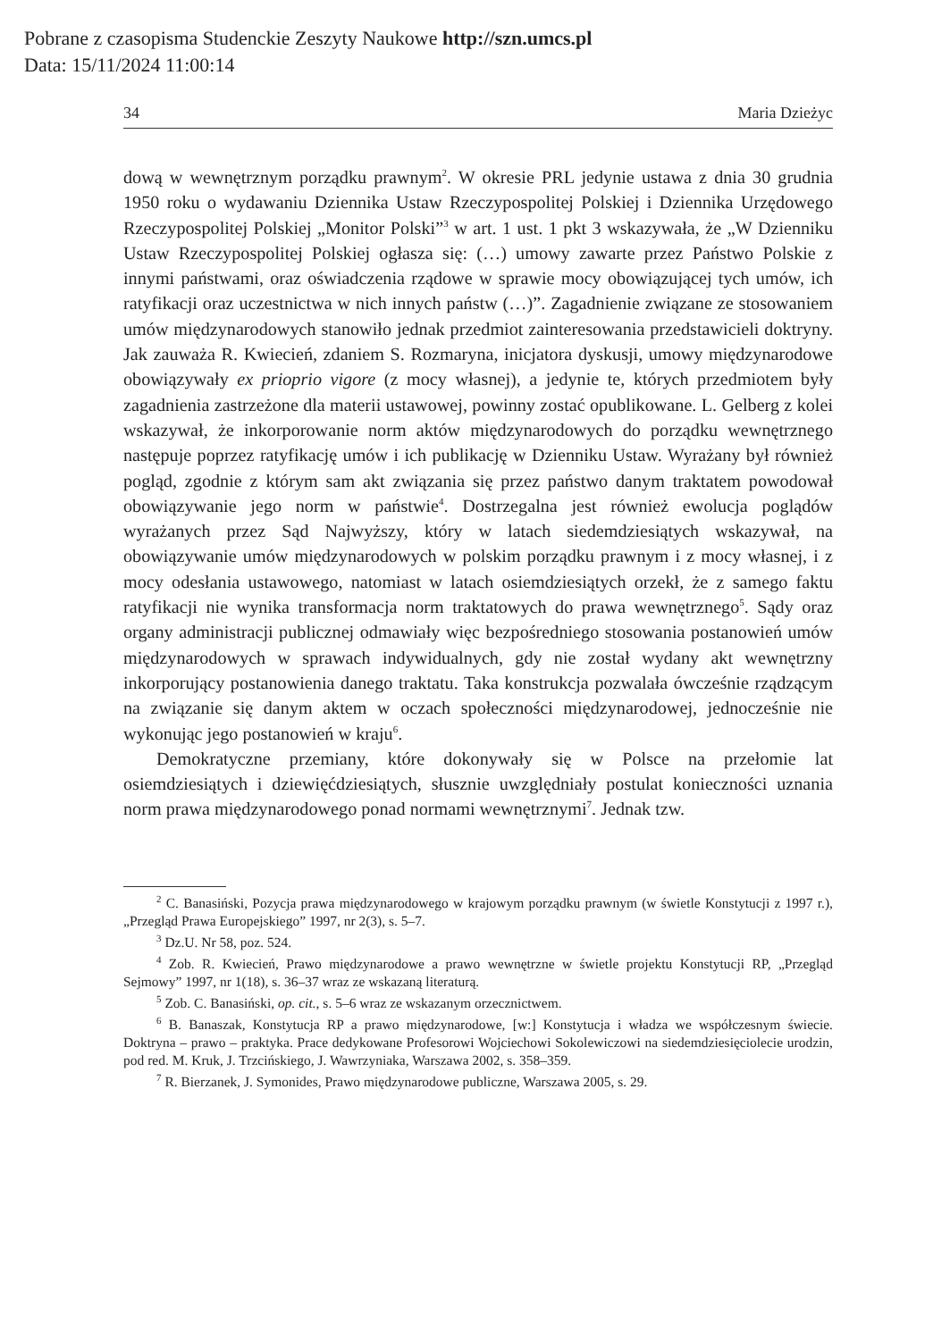Pobrane z czasopisma Studenckie Zeszyty Naukowe http://szn.umcs.pl
Data: 15/11/2024 11:00:14
34 Maria Dzieżyc
dową w wewnętrznym porządku prawnym<sup>2</sup>. W okresie PRL jedynie ustawa z dnia 30 grudnia 1950 roku o wydawaniu Dziennika Ustaw Rzeczypospolitej Polskiej i Dziennika Urzędowego Rzeczypospolitej Polskiej „Monitor Polski”<sup>3</sup> w art. 1 ust. 1 pkt 3 wskazywała, że „W Dzienniku Ustaw Rzeczypospolitej Polskiej ogłasza się: (…) umowy zawarte przez Państwo Polskie z innymi państwami, oraz oświadczenia rządowe w sprawie mocy obowiązującej tych umów, ich ratyfikacji oraz uczestnictwa w nich innych państw (…)”. Zagadnienie związane ze stosowaniem umów międzynarodowych stanowiło jednak przedmiot zainteresowania przedstawicieli doktryny. Jak zauważa R. Kwiecień, zdaniem S. Rozmaryna, inicjatora dyskusji, umowy międzynarodowe obowiązywały ex prioprio vigore (z mocy własnej), a jedynie te, których przedmiotem były zagadnienia zastrzeżone dla materii ustawowej, powinny zostać opublikowane. L. Gelberg z kolei wskazywał, że inkorporowanie norm aktów międzynarodowych do porządku wewnętrznego następuje poprzez ratyfikację umów i ich publikację w Dzienniku Ustaw. Wyrażany był również pogląd, zgodnie z którym sam akt związania się przez państwo danym traktatem powodował obowiązywanie jego norm w państwie<sup>4</sup>. Dostrzegalna jest również ewolucja poglądów wyrażanych przez Sąd Najwyższy, który w latach siedemdziesiątych wskazywał, na obowiązywanie umów międzynarodowych w polskim porządku prawnym i z mocy własnej, i z mocy odesłania ustawowego, natomiast w latach osiemdziesiątych orzekł, że z samego faktu ratyfikacji nie wynika transformacja norm traktatowych do prawa wewnętrznego<sup>5</sup>. Sądy oraz organy administracji publicznej odmawiały więc bezpośredniego stosowania postanowień umów międzynarodowych w sprawach indywidualnych, gdy nie został wydany akt wewnętrzny inkorporujący postanowienia danego traktatu. Taka konstrukcja pozwalała ówcześnie rządzącym na związanie się danym aktem w oczach społeczności międzynarodowej, jednocześnie nie wykonując jego postanowień w kraju<sup>6</sup>.
Demokratyczne przemiany, które dokonywały się w Polsce na przełomie lat osiemdziesiątych i dziewięćdziesiątych, słusznie uwzględniały postulat konieczności uznania norm prawa międzynarodowego ponad normami wewnętrznymi<sup>7</sup>. Jednak tzw.
<sup>2</sup> C. Banasiński, Pozycja prawa międzynarodowego w krajowym porządku prawnym (w świetle Konstytucji z 1997 r.), „Przegląd Prawa Europejskiego” 1997, nr 2(3), s. 5–7.
<sup>3</sup> Dz.U. Nr 58, poz. 524.
<sup>4</sup> Zob. R. Kwiecień, Prawo międzynarodowe a prawo wewnętrzne w świetle projektu Konstytucji RP, „Przegląd Sejmowy” 1997, nr 1(18), s. 36–37 wraz ze wskazaną literaturą.
<sup>5</sup> Zob. C. Banasiński, op. cit., s. 5–6 wraz ze wskazanym orzecznictwem.
<sup>6</sup> B. Banaszak, Konstytucja RP a prawo międzynarodowe, [w:] Konstytucja i władza we współczesnym świecie. Doktryna – prawo – praktyka. Prace dedykowane Profesorowi Wojciechowi Sokolewiczowi na siedemdziesięciolecie urodzin, pod red. M. Kruk, J. Trzcińskiego, J. Wawrzyniaka, Warszawa 2002, s. 358–359.
<sup>7</sup> R. Bierzanek, J. Symonides, Prawo międzynarodowe publiczne, Warszawa 2005, s. 29.